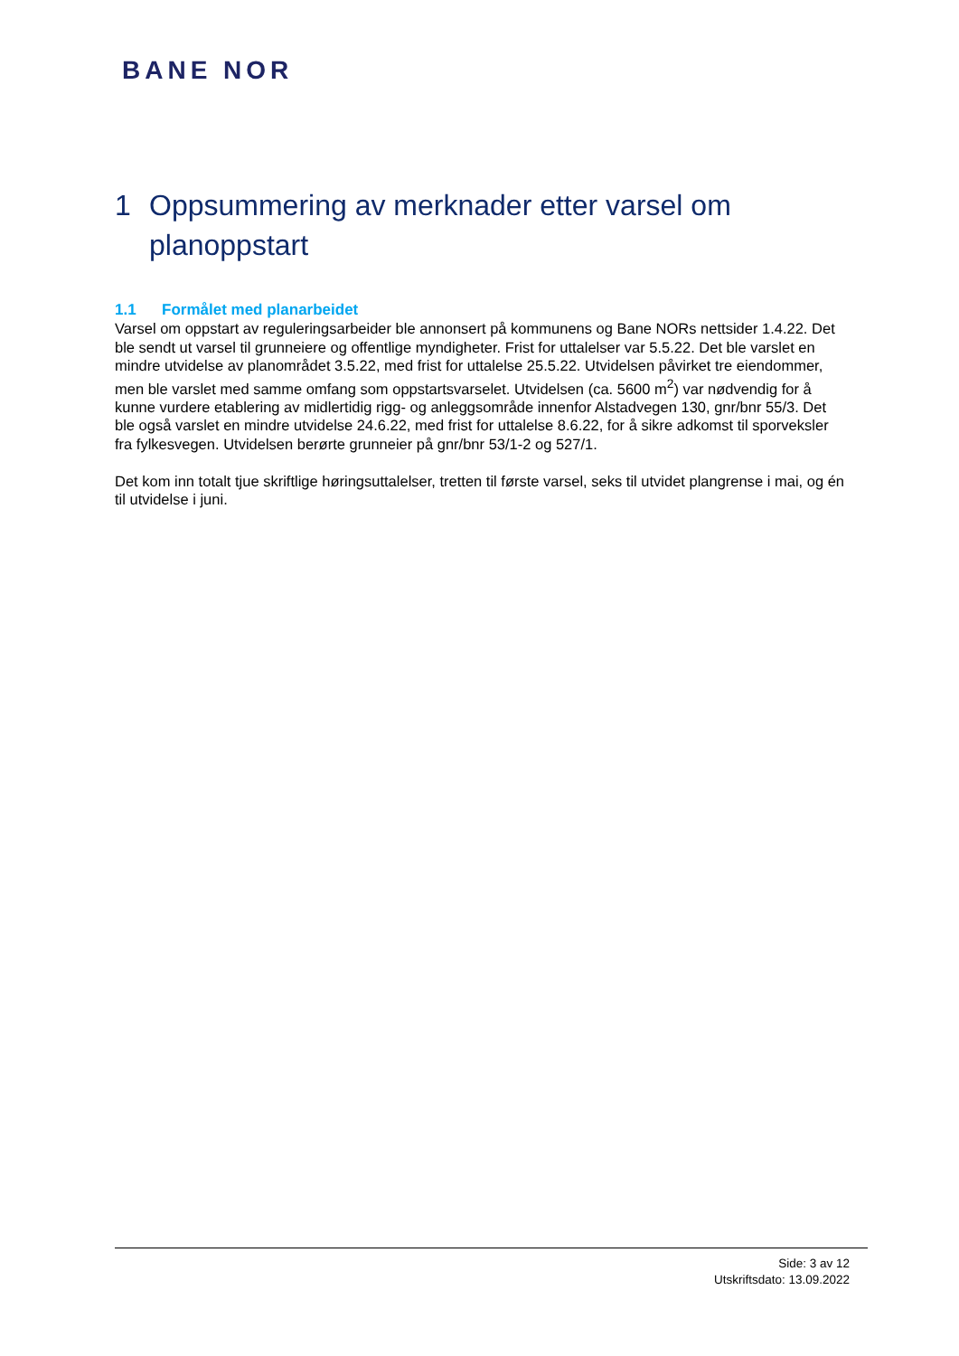BANE NOR
1 Oppsummering av merknader etter varsel om planoppstart
1.1 Formålet med planarbeidet
Varsel om oppstart av reguleringsarbeider ble annonsert på kommunens og Bane NORs nettsider 1.4.22. Det ble sendt ut varsel til grunneiere og offentlige myndigheter. Frist for uttalelser var 5.5.22. Det ble varslet en mindre utvidelse av planområdet 3.5.22, med frist for uttalelse 25.5.22. Utvidelsen påvirket tre eiendommer, men ble varslet med samme omfang som oppstartsvarselet. Utvidelsen (ca. 5600 m<sup>2</sup>) var nødvendig for å kunne vurdere etablering av midlertidig rigg- og anleggsområde innenfor Alstadvegen 130, gnr/bnr 55/3. Det ble også varslet en mindre utvidelse 24.6.22, med frist for uttalelse 8.6.22, for å sikre adkomst til sporveksler fra fylkesvegen. Utvidelsen berørte grunneier på gnr/bnr 53/1-2 og 527/1.
Det kom inn totalt tjue skriftlige høringsuttalelser, tretten til første varsel, seks til utvidet plangrense i mai, og én til utvidelse i juni.
Side: 3 av 12
Utskriftsdato: 13.09.2022